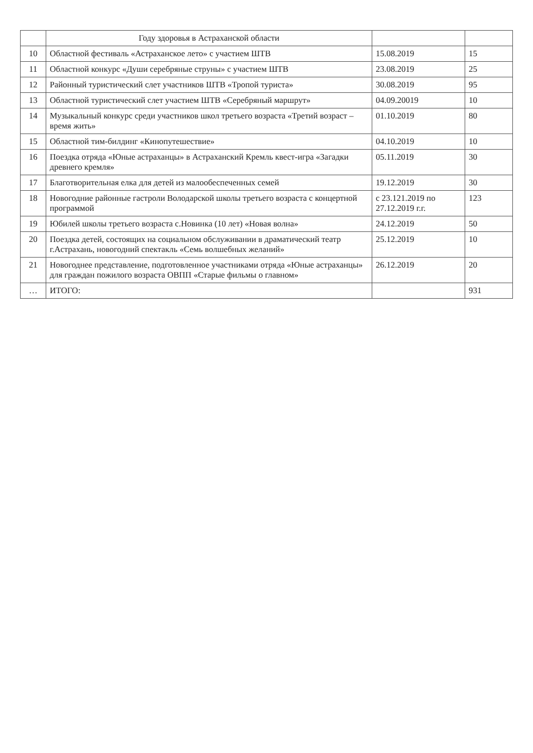| | Году здоровья в Астраханской области | | |
| 10 | Областной фестиваль «Астраханское лето» с участием ШТВ | 15.08.2019 | 15 |
| 11 | Областной конкурс «Души серебряные струны» с участием ШТВ | 23.08.2019 | 25 |
| 12 | Районный туристический слет участников ШТВ «Тропой туриста» | 30.08.2019 | 95 |
| 13 | Областной туристический слет участием ШТВ «Серебряный маршрут» | 04.09.20019 | 10 |
| 14 | Музыкальный конкурс среди участников школ третьего возраста «Третий возраст – время жить» | 01.10.2019 | 80 |
| 15 | Областной тим-билдинг «Кинопутешествие» | 04.10.2019 | 10 |
| 16 | Поездка отряда «Юные астраханцы» в Астраханский Кремль квест-игра «Загадки древнего кремля» | 05.11.2019 | 30 |
| 17 | Благотворительная елка для детей из малообеспеченных семей | 19.12.2019 | 30 |
| 18 | Новогодние районные гастроли Володарской школы третьего возраста с концертной программой | с 23.121.2019 по 27.12.2019 г.г. | 123 |
| 19 | Юбилей школы третьего возраста с.Новинка (10 лет) «Новая волна» | 24.12.2019 | 50 |
| 20 | Поездка детей, состоящих на социальном обслуживании в драматический театр г.Астрахань, новогодний спектакль «Семь волшебных желаний» | 25.12.2019 | 10 |
| 21 | Новогоднее представление, подготовленное участниками отряда «Юные астраханцы» для граждан пожилого возраста ОВПП «Старые фильмы о главном» | 26.12.2019 | 20 |
| … | ИТОГО: | | 931 |